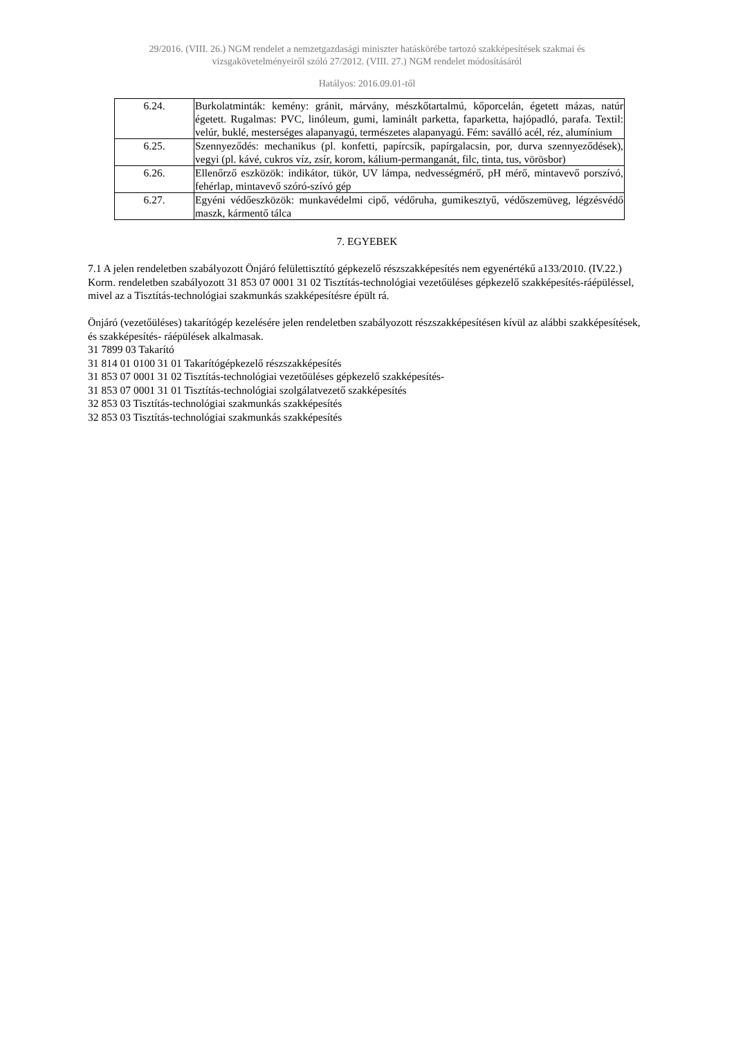29/2016. (VIII. 26.) NGM rendelet a nemzetgazdasági miniszter hatáskörébe tartozó szakképesítések szakmai és
vizsgakövetelményeiről szóló 27/2012. (VIII. 27.) NGM rendelet módosításáról
Hatályos: 2016.09.01-től
| 6.24. | Burkolatminták: kemény: gránit, márvány, mészkőtartalmú, kőporcelán, égetett mázas, natúr égetett. Rugalmas: PVC, linóleum, gumi, laminált parketta, faparketta, hajópadló, parafa. Textil: velúr, buklé, mesterséges alapanyagú, természetes alapanyagú. Fém: saválló acél, réz, alumínium |
| 6.25. | Szennyeződés: mechanikus (pl. konfetti, papírcsík, papírgalacsin, por, durva szennyeződések), vegyi (pl. kávé, cukros víz, zsír, korom, kálium-permanganát, filc, tinta, tus, vörösbor) |
| 6.26. | Ellenőrző eszközök: indikátor, tükör, UV lámpa, nedvességmérő, pH mérő, mintavevő porszívó, fehérlap, mintavevő szóró-szívó gép |
| 6.27. | Egyéni védőeszközök: munkavédelmi cipő, védőruha, gumikesztyű, védőszemüveg, légzésvédő maszk, kármentő tálca |
7. EGYEBEK
7.1 A jelen rendeletben szabályozott Önjáró felülettisztító gépkezelő részszakképesítés nem egyenértékű a133/2010. (IV.22.) Korm. rendeletben szabályozott 31 853 07 0001 31 02 Tisztítás-technológiai vezetőüléses gépkezelő szakképesítés-ráépüléssel, mivel az a Tisztítás-technológiai szakmunkás szakképesítésre épült rá.
Önjáró (vezetőüléses) takarítógép kezelésére jelen rendeletben szabályozott részszakképesítésen kívül az alábbi szakképesítések, és szakképesítés- ráépülések alkalmasak.
31 7899 03 Takarító
31 814 01 0100 31 01 Takarítógépkezelő részszakképesítés
31 853 07 0001 31 02 Tisztítás-technológiai vezetőüléses gépkezelő szakképesítés-
31 853 07 0001 31 01 Tisztítás-technológiai szolgálatvezető szakképesítés
32 853 03 Tisztítás-technológiai szakmunkás szakképesítés
32 853 03 Tisztítás-technológiai szakmunkás szakképesítés